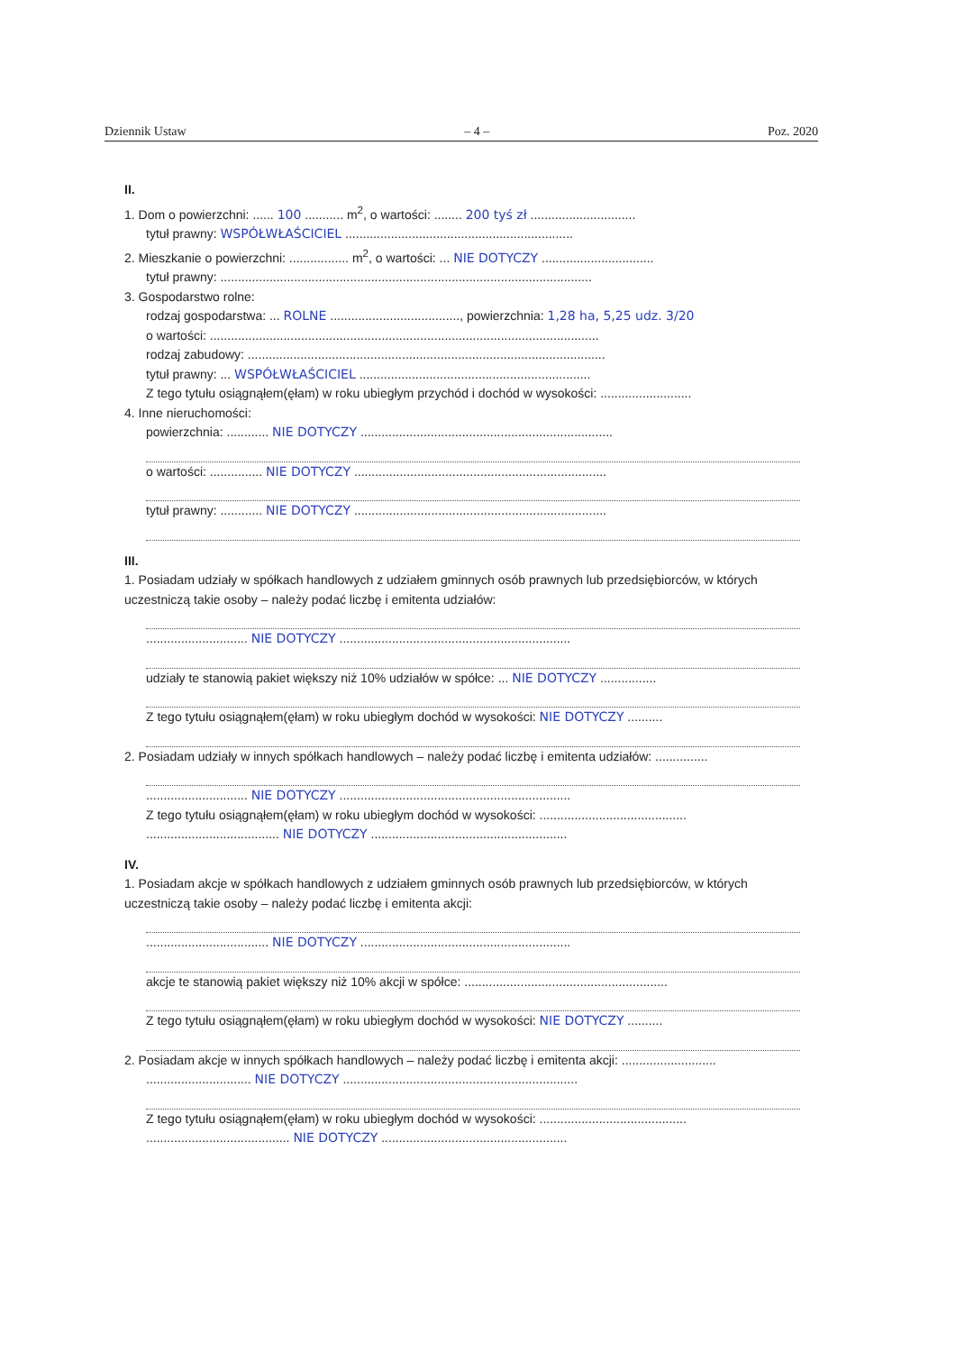Dziennik Ustaw – 4 – Poz. 2020
II.
1. Dom o powierzchni: ...... 100 ........... m<sup>2</sup>, o wartości: ........ 200 tyś zł ..............................
tytuł prawny: WSPÓŁWŁAŚCICIEL .................................................................
2. Mieszkanie o powierzchni: ................. m<sup>2</sup>, o wartości: ... NIE DOTYCZY ................................
tytuł prawny: ..........................................................................................................
3. Gospodarstwo rolne:
rodzaj gospodarstwa: ... ROLNE ....................................., powierzchnia: 1,28 ha, 5,25 udz. 3/20
o wartości: ...............................................................................................................
rodzaj zabudowy: ......................................................................................................
tytuł prawny: ... WSPÓŁWŁAŚCICIEL ..................................................................
Z tego tytułu osiągnąłem(ęłam) w roku ubiegłym przychód i dochód w wysokości: ..........................
4. Inne nieruchomości:
powierzchnia: ............ NIE DOTYCZY ........................................................................
o wartości: ............... NIE DOTYCZY ........................................................................
tytuł prawny: ............ NIE DOTYCZY ........................................................................
III.
1. Posiadam udziały w spółkach handlowych z udziałem gminnych osób prawnych lub przedsiębiorców, w których uczestniczą takie osoby – należy podać liczbę i emitenta udziałów:
............................. NIE DOTYCZY ..................................................................
udziały te stanowią pakiet większy niż 10% udziałów w spółce: ... NIE DOTYCZY ................
Z tego tytułu osiągnąłem(ęłam) w roku ubiegłym dochód w wysokości: NIE DOTYCZY ..........
2. Posiadam udziały w innych spółkach handlowych – należy podać liczbę i emitenta udziałów: ...............
............................. NIE DOTYCZY ..................................................................
Z tego tytułu osiągnąłem(ęłam) w roku ubiegłym dochód w wysokości: ..........................................
...................................... NIE DOTYCZY ........................................................
IV.
1. Posiadam akcje w spółkach handlowych z udziałem gminnych osób prawnych lub przedsiębiorców, w których uczestniczą takie osoby – należy podać liczbę i emitenta akcji:
................................... NIE DOTYCZY ............................................................
akcje te stanowią pakiet większy niż 10% akcji w spółce: ..........................................................
Z tego tytułu osiągnąłem(ęłam) w roku ubiegłym dochód w wysokości: NIE DOTYCZY ..........
2. Posiadam akcje w innych spółkach handlowych – należy podać liczbę i emitenta akcji: ...........................
.............................. NIE DOTYCZY ...................................................................
Z tego tytułu osiągnąłem(ęłam) w roku ubiegłym dochód w wysokości: ..........................................
......................................... NIE DOTYCZY .....................................................